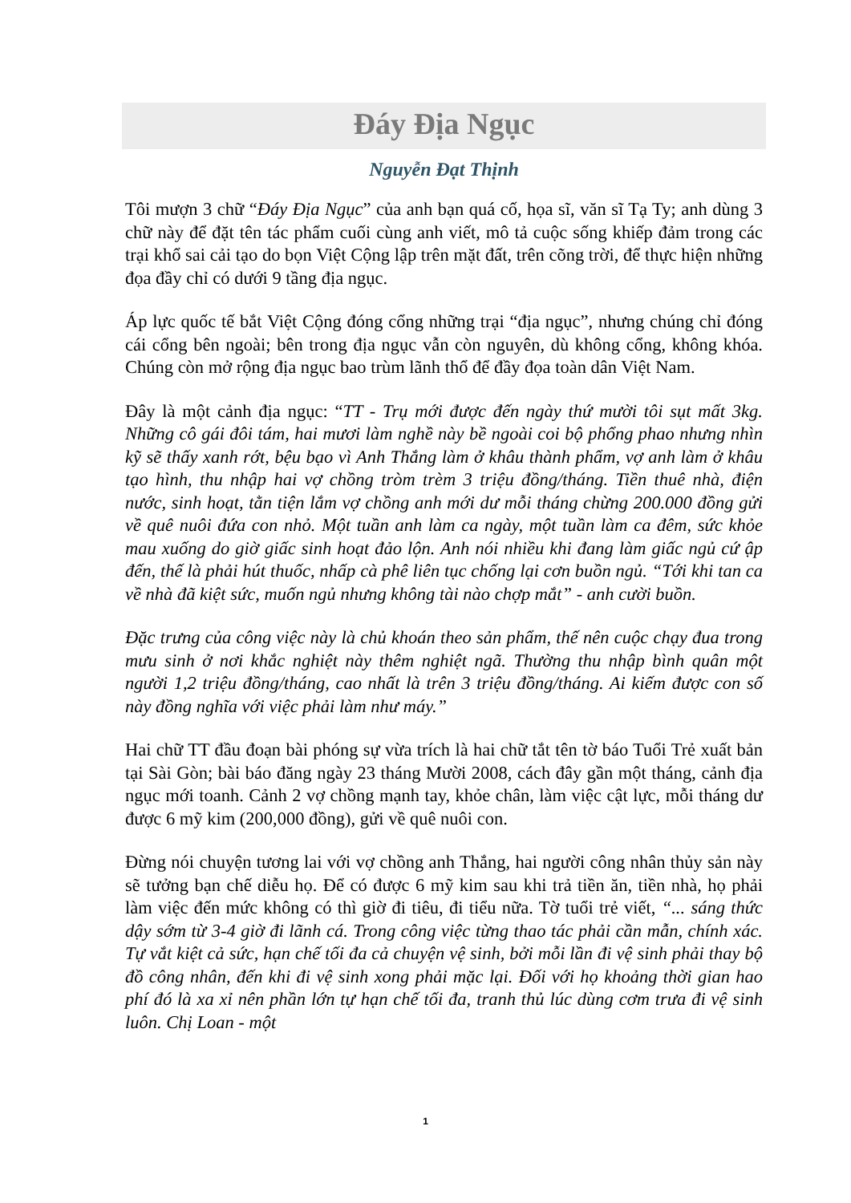Đáy Địa Ngục
Nguyễn Đạt Thịnh
Tôi mượn 3 chữ “Đáy Địa Ngục” của anh bạn quá cố, họa sĩ, văn sĩ Tạ Ty; anh dùng 3 chữ này để đặt tên tác phẩm cuối cùng anh viết, mô tả cuộc sống khiếp đảm trong các trại khổ sai cải tạo do bọn Việt Cộng lập trên mặt đất, trên cõng trời, để thực hiện những đọa đầy chỉ có dưới 9 tầng địa ngục.
Áp lực quốc tế bắt Việt Cộng đóng cổng những trại “địa ngục”, nhưng chúng chỉ đóng cái cổng bên ngoài; bên trong địa ngục vẫn còn nguyên, dù không cổng, không khóa. Chúng còn mở rộng địa ngục bao trùm lãnh thổ để đầy đọa toàn dân Việt Nam.
Đây là một cảnh địa ngục: “TT - Trụ mới được đến ngày thứ mười tôi sụt mất 3kg. Những cô gái đôi tám, hai mươi làm nghề này bề ngoài coi bộ phổng phao nhưng nhìn kỹ sẽ thấy xanh rớt, bệu bạo vì Anh Thắng làm ở khâu thành phẩm, vợ anh làm ở khâu tạo hình, thu nhập hai vợ chồng tròm trèm 3 triệu đồng/tháng. Tiền thuê nhà, điện nước, sinh hoạt, tằn tiện lắm vợ chồng anh mới dư mỗi tháng chừng 200.000 đồng gửi về quê nuôi đứa con nhỏ. Một tuần anh làm ca ngày, một tuần làm ca đêm, sức khỏe mau xuống do giờ giấc sinh hoạt đảo lộn. Anh nói nhiều khi đang làm giấc ngủ cứ ập đến, thế là phải hút thuốc, nhấp cà phê liên tục chống lại cơn buồn ngủ. “Tới khi tan ca về nhà đã kiệt sức, muốn ngủ nhưng không tài nào chợp mắt” - anh cười buồn.
Đặc trưng của công việc này là chủ khoán theo sản phẩm, thế nên cuộc chạy đua trong mưu sinh ở nơi khắc nghiệt này thêm nghiệt ngã. Thường thu nhập bình quân một người 1,2 triệu đồng/tháng, cao nhất là trên 3 triệu đồng/tháng. Ai kiếm được con số này đồng nghĩa với việc phải làm như máy.”
Hai chữ TT đầu đoạn bài phóng sự vừa trích là hai chữ tắt tên tờ báo Tuổi Trẻ xuất bản tại Sài Gòn; bài báo đăng ngày 23 tháng Mười 2008, cách đây gần một tháng, cảnh địa ngục mới toanh. Cảnh 2 vợ chồng mạnh tay, khỏe chân, làm việc cật lực, mỗi tháng dư được 6 mỹ kim (200,000 đồng), gửi về quê nuôi con.
Đừng nói chuyện tương lai với vợ chồng anh Thắng, hai người công nhân thủy sản này sẽ tưởng bạn chế diễu họ. Để có được 6 mỹ kim sau khi trả tiền ăn, tiền nhà, họ phải làm việc đến mức không có thì giờ đi tiêu, đi tiểu nữa. Tờ tuổi trẻ viết, “... sáng thức dậy sớm từ 3-4 giờ đi lãnh cá. Trong công việc từng thao tác phải cần mẫn, chính xác. Tự vắt kiệt cả sức, hạn chế tối đa cả chuyện vệ sinh, bởi mỗi lần đi vệ sinh phải thay bộ đồ công nhân, đến khi đi vệ sinh xong phải mặc lại. Đối với họ khoảng thời gian hao phí đó là xa xỉ nên phần lớn tự hạn chế tối đa, tranh thủ lúc dùng cơm trưa đi vệ sinh luôn. Chị Loan - một
1